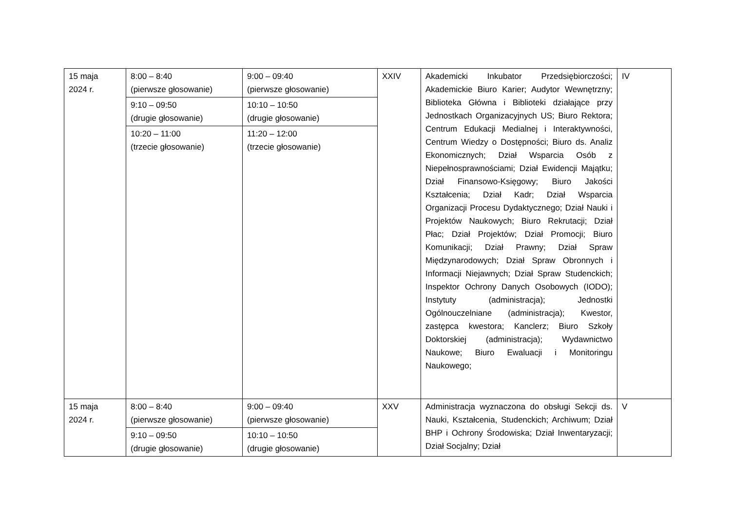| 15 maja 2024 r. | 8:00 – 8:40 (pierwsze głosowanie) | 9:00 – 09:40 (pierwsze głosowanie) | XXIV | Akademicki Inkubator Przedsiębiorczości; Akademickie Biuro Karier; Audytor Wewnętrzny; Biblioteka Główna i Biblioteki działające przy Jednostkach Organizacyjnych US; Biuro Rektora; Centrum Edukacji Medialnej i Interaktywności, Centrum Wiedzy o Dostępności; Biuro ds. Analiz Ekonomicznych; Dział Wsparcia Osób z Niepełnosprawnościami; Dział Ewidencji Majątku; Dział Finansowo-Księgowy; Biuro Jakości Kształcenia; Dział Kadr; Dział Wsparcia Organizacji Procesu Dydaktycznego; Dział Nauki i Projektów Naukowych; Biuro Rekrutacji; Dział Płac; Dział Projektów; Dział Promocji; Biuro Komunikacji; Dział Prawny; Dział Spraw Międzynarodowych; Dział Spraw Obronnych i Informacji Niejawnych; Dział Spraw Studenckich; Inspektor Ochrony Danych Osobowych (IODO); Instytuty (administracja); Jednostki Ogólnouczelniane (administracja); Kwestor, zastępca kwestora; Kanclerz; Biuro Szkoły Doktorskiej (administracja); Wydawnictwo Naukowe; Biuro Ewaluacji i Monitoringu Naukowego; | IV |
| | 9:10 – 09:50 (drugie głosowanie) | 10:10 – 10:50 (drugie głosowanie) | | | |
| | 10:20 – 11:00 (trzecie głosowanie) | 11:20 – 12:00 (trzecie głosowanie) | | | |
| 15 maja 2024 r. | 8:00 – 8:40 (pierwsze głosowanie) | 9:00 – 09:40 (pierwsze głosowanie) | XXV | Administracja wyznaczona do obsługi Sekcji ds. Nauki, Kształcenia, Studenckich; Archiwum; Dział BHP i Ochrony Środowiska; Dział Inwentaryzacji; Dział Socjalny; Dział | V |
| | 9:10 – 09:50 (drugie głosowanie) | 10:10 – 10:50 (drugie głosowanie) | | | |